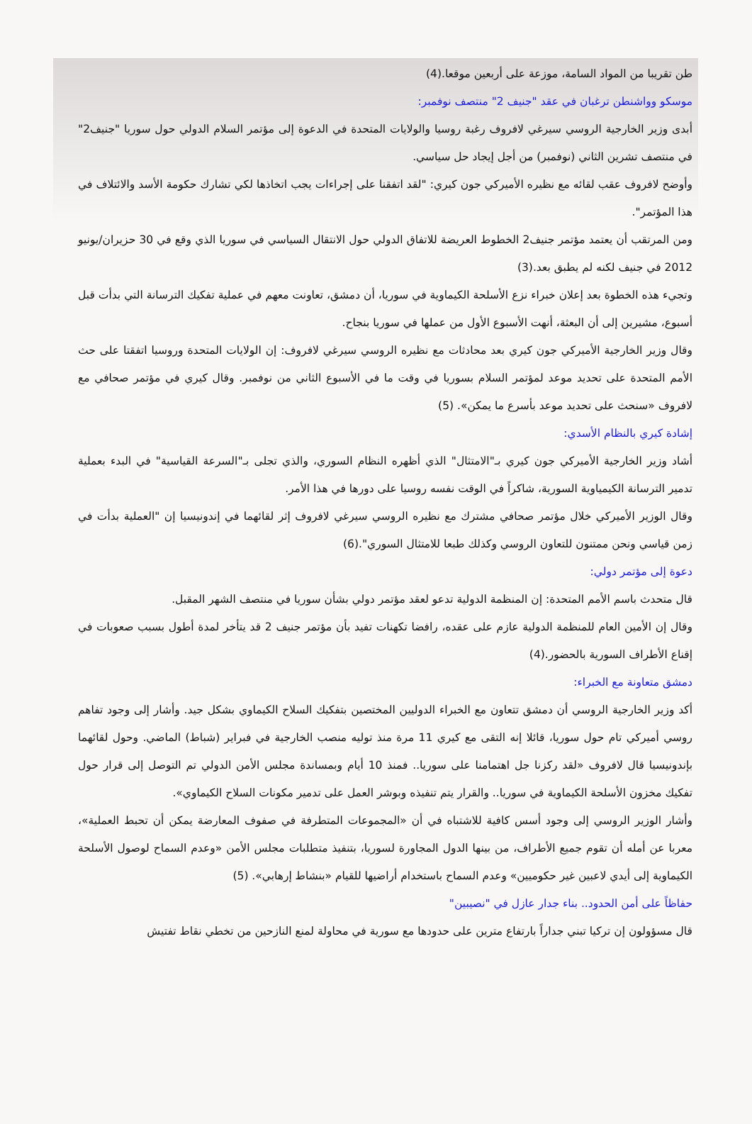طن تقريبا من المواد السامة، موزعة على أربعين موقعا.(4)
موسكو وواشنطن ترغبان في عقد "جنيف 2" منتصف نوفمبر:
أبدى وزير الخارجية الروسي سيرغي لافروف رغبة روسيا والولايات المتحدة في الدعوة إلى مؤتمر السلام الدولي حول سوريا "جنيف2" في منتصف تشرين الثاني (نوفمبر) من أجل إيجاد حل سياسي.
وأوضح لافروف عقب لقائه مع نظيره الأميركي جون كيري: "لقد اتفقنا على إجراءات يجب اتخاذها لكي تشارك حكومة الأسد والائتلاف في هذا المؤتمر".
ومن المرتقب أن يعتمد مؤتمر جنيف2 الخطوط العريضة للاتفاق الدولي حول الانتقال السياسي في سوريا الذي وقع في 30 حزيران/يونيو 2012 في جنيف لكنه لم يطبق بعد.(3)
وتجيء هذه الخطوة بعد إعلان خبراء نزع الأسلحة الكيماوية في سوريا، أن دمشق، تعاونت معهم في عملية تفكيك الترسانة التي بدأت قبل أسبوع، مشيرين إلى أن البعثة، أنهت الأسبوع الأول من عملها في سوريا بنجاح.
وقال وزير الخارجية الأميركي جون كيري بعد محادثات مع نظيره الروسي سيرغي لافروف: إن الولايات المتحدة وروسيا اتفقتا على حث الأمم المتحدة على تحديد موعد لمؤتمر السلام بسوريا في وقت ما في الأسبوع الثاني من نوفمبر. وقال كيري في مؤتمر صحافي مع لافروف «سنحث على تحديد موعد بأسرع ما يمكن». (5)
إشادة كيري بالنظام الأسدي:
أشاد وزير الخارجية الأميركي جون كيري بـ"الامتثال" الذي أظهره النظام السوري، والذي تجلى بـ"السرعة القياسية" في البدء بعملية تدمير الترسانة الكيمياوية السورية، شاكراً في الوقت نفسه روسيا على دورها في هذا الأمر.
وقال الوزير الأميركي خلال مؤتمر صحافي مشترك مع نظيره الروسي سيرغي لافروف إثر لقائهما في إندونيسيا إن "العملية بدأت في زمن قياسي ونحن ممتنون للتعاون الروسي وكذلك طبعا للامتثال السوري".(6)
دعوة إلى مؤتمر دولي:
قال متحدث باسم الأمم المتحدة: إن المنظمة الدولية تدعو لعقد مؤتمر دولي بشأن سوريا في منتصف الشهر المقبل.
وقال إن الأمين العام للمنظمة الدولية عازم على عقده، رافضا تكهنات تفيد بأن مؤتمر جنيف 2 قد يتأخر لمدة أطول بسبب صعوبات في إقناع الأطراف السورية بالحضور.(4)
دمشق متعاونة مع الخبراء:
أكد وزير الخارجية الروسي أن دمشق تتعاون مع الخبراء الدوليين المختصين بتفكيك السلاح الكيماوي بشكل جيد. وأشار إلى وجود تفاهم روسي أميركي تام حول سوريا، قائلا إنه التقى مع كيري 11 مرة منذ توليه منصب الخارجية في فبراير (شباط) الماضي. وحول لقائهما بإندونيسيا قال لافروف «لقد ركزنا جل اهتمامنا على سوريا.. فمنذ 10 أيام وبمساندة مجلس الأمن الدولي تم التوصل إلى قرار حول تفكيك مخزون الأسلحة الكيماوية في سوريا.. والقرار يتم تنفيذه وبوشر العمل على تدمير مكونات السلاح الكيماوي».
وأشار الوزير الروسي إلى وجود أسس كافية للاشتباه في أن «المجموعات المتطرفة في صفوف المعارضة يمكن أن تحبط العملية»، معربا عن أمله أن تقوم جميع الأطراف، من بينها الدول المجاورة لسوريا، بتنفيذ متطلبات مجلس الأمن «وعدم السماح لوصول الأسلحة الكيماوية إلى أيدي لاعبين غير حكوميين» وعدم السماح باستخدام أراضيها للقيام «بنشاط إرهابي». (5)
حفاظاً على أمن الحدود.. بناء جدار عازل في "نصيبين"
قال مسؤولون إن تركيا تبني جداراً بارتفاع مترين على حدودها مع سورية في محاولة لمنع النازحين من تخطي نقاط تفتيش